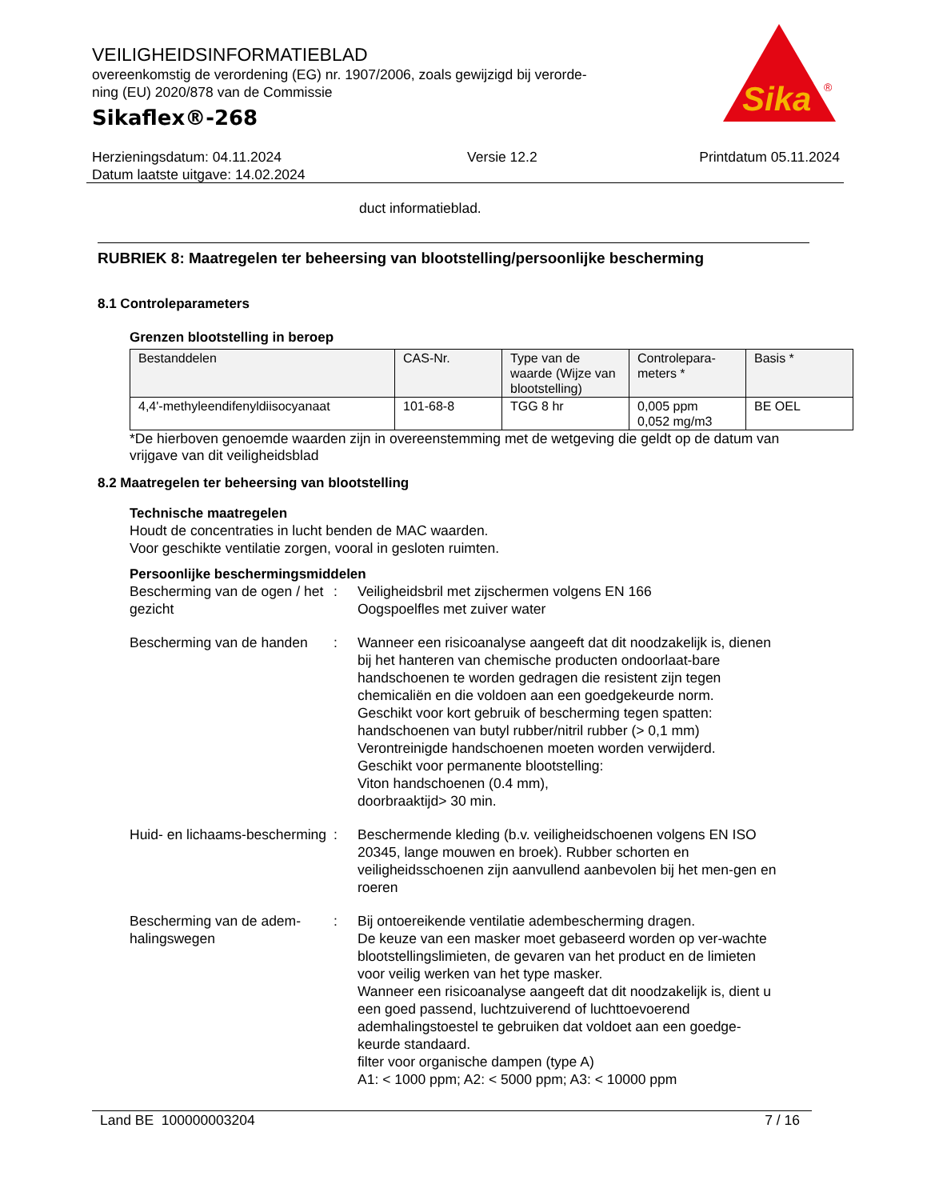VEILIGHEIDSINFORMATIEBLAD
overeenkomstig de verordening (EG) nr. 1907/2006, zoals gewijzigd bij verorde-
ning (EU) 2020/878 van de Commissie
Sikaflex®-268
Sika
®
Herzieningsdatum: 04.11.2024
Datum laatste uitgave: 14.02.2024
Versie 12.2 Printdatum 05.11.2024
duct informatieblad.
RUBRIEK 8: Maatregelen ter beheersing van blootstelling/persoonlijke bescherming
8.1 Controleparameters
Grenzen blootstelling in beroep
| Bestanddelen | CAS-Nr. | Type van de waarde (Wijze van blootstelling) | Controlepara-meters * | Basis * |
| --- | --- | --- | --- | --- |
| 4,4'-methyleendifenyldiisocyanaat | 101-68-8 | TGG 8 hr | 0,005 ppm 0,052 mg/m3 | BE OEL |
*De hierboven genoemde waarden zijn in overeenstemming met de wetgeving die geldt op de datum van vrijgave van dit veiligheidsblad
8.2 Maatregelen ter beheersing van blootstelling
Technische maatregelen
Houdt de concentraties in lucht benden de MAC waarden.
Voor geschikte ventilatie zorgen, vooral in gesloten ruimten.
Persoonlijke beschermingsmiddelen
Bescherming van de ogen / het gezicht
: Veiligheidsbril met zijschermen volgens EN 166
Oogspoelfles met zuiver water
Bescherming van de handen
: Wanneer een risicoanalyse aangeeft dat dit noodzakelijk is, dienen bij het hanteren van chemische producten ondoorlaat-bare handschoenen te worden gedragen die resistent zijn tegen chemicaliën en die voldoen aan een goedgekeurde norm.
Geschikt voor kort gebruik of bescherming tegen spatten:
handschoenen van butyl rubber/nitril rubber (> 0,1 mm)
Verontreinigde handschoenen moeten worden verwijderd.
Geschikt voor permanente blootstelling:
Viton handschoenen (0.4 mm),
doorbraaktijd> 30 min.
Huid- en lichaams-bescherming
: Beschermende kleding (b.v. veiligheidschoenen volgens EN ISO 20345, lange mouwen en broek). Rubber schorten en veiligheidsschoenen zijn aanvullend aanbevolen bij het men-gen en roeren
Bescherming van de adem-halingswegen
: Bij ontoereikende ventilatie adembescherming dragen.
De keuze van een masker moet gebaseerd worden op ver-wachte blootstellingslimieten, de gevaren van het product en de limieten voor veilig werken van het type masker.
Wanneer een risicoanalyse aangeeft dat dit noodzakelijk is, dient u een goed passend, luchtzuiverend of luchttoevoerend ademhalingstoestel te gebruiken dat voldoet aan een goedge-keurde standaard.
filter voor organische dampen (type A)
A1: < 1000 ppm; A2: < 5000 ppm; A3: < 10000 ppm
Land BE 100000003204 7 / 16